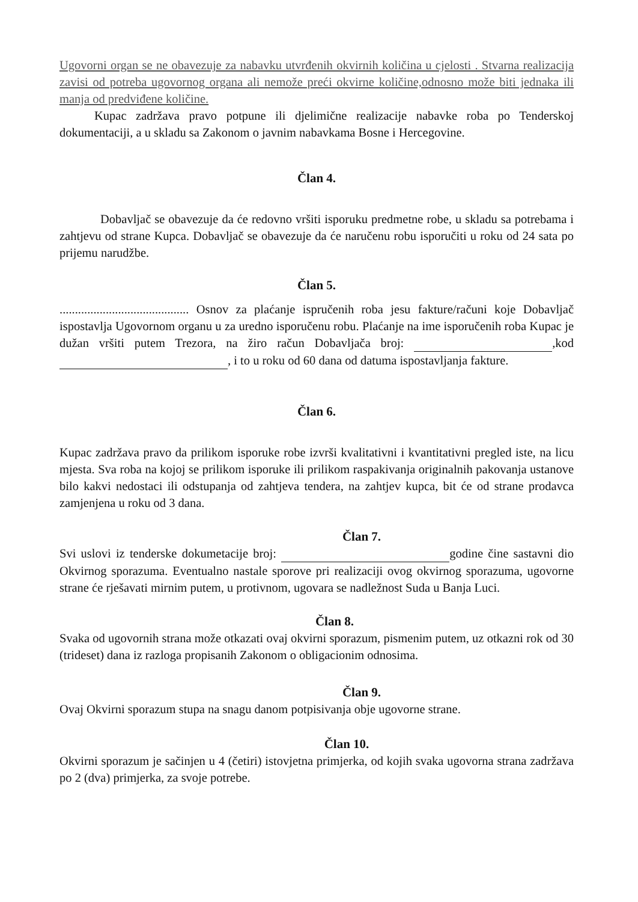Ugovorni organ se ne obavezuje za nabavku utvrđenih okvirnih količina u cjelosti . Stvarna realizacija zavisi od potreba ugovornog organa ali nemože preći okvirne količine,odnosno može biti jednaka ili manja od predviđene količine.
Kupac zadržava pravo potpune ili djelimične realizacije nabavke roba po Tenderskoj dokumentaciji, a u skladu sa Zakonom o javnim nabavkama Bosne i Hercegovine.
Član 4.
Dobavljač se obavezuje da će redovno vršiti isporuku predmetne robe, u skladu sa potrebama i zahtjevu od strane Kupca. Dobavljač se obavezuje da će naručenu robu isporučiti u roku od 24 sata po prijemu narudžbe.
Član 5.
.......................................... Osnov za plaćanje ispručenih roba jesu fakture/računi koje Dobavljač ispostavlja Ugovornom organu u za uredno isporučenu robu. Plaćanje na ime isporučenih roba Kupac je dužan vršiti putem Trezora, na žiro račun Dobavljača broj: ,kod , i to u roku od 60 dana od datuma ispostavljanja fakture.
Član 6.
Kupac zadržava pravo da prilikom isporuke robe izvrši kvalitativni i kvantitativni pregled iste, na licu mjesta. Sva roba na kojoj se prilikom isporuke ili prilikom raspakivanja originalnih pakovanja ustanove bilo kakvi nedostaci ili odstupanja od zahtjeva tendera, na zahtjev kupca, bit će od strane prodavca zamjenjena u roku od 3 dana.
Član 7.
Svi uslovi iz tenderske dokumetacije broj: godine čine sastavni dio Okvirnog sporazuma. Eventualno nastale sporove pri realizaciji ovog okvirnog sporazuma, ugovorne strane će rješavati mirnim putem, u protivnom, ugovara se nadležnost Suda u Banja Luci.
Član 8.
Svaka od ugovornih strana može otkazati ovaj okvirni sporazum, pismenim putem, uz otkazni rok od 30 (trideset) dana iz razloga propisanih Zakonom o obligacionim odnosima.
Član 9.
Ovaj Okvirni sporazum stupa na snagu danom potpisivanja obje ugovorne strane.
Član 10.
Okvirni sporazum je sačinjen u 4 (četiri) istovjetna primjerka, od kojih svaka ugovorna strana zadržava po 2 (dva) primjerka, za svoje potrebe.